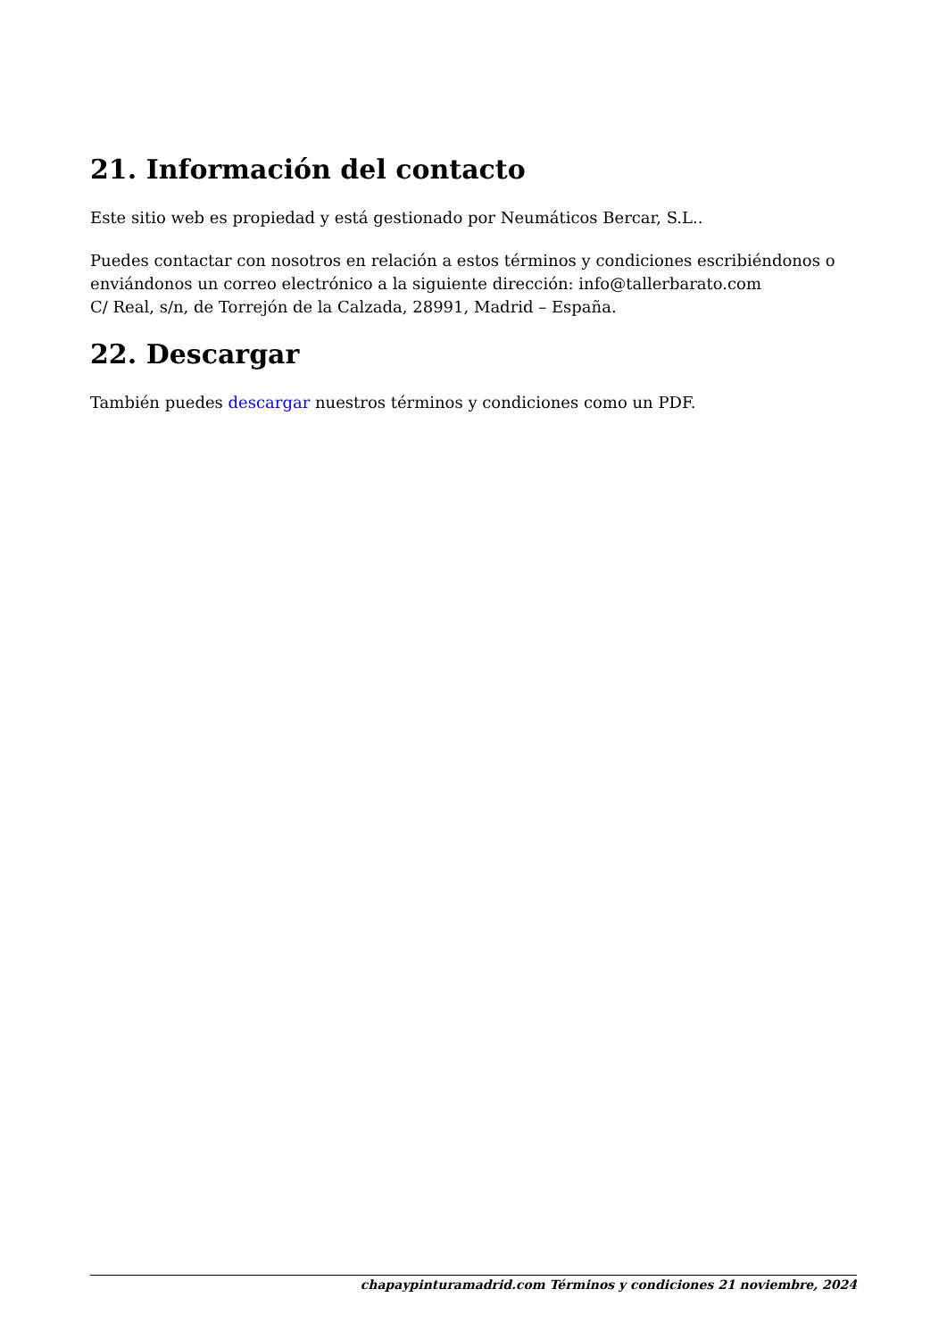21. Información del contacto
Este sitio web es propiedad y está gestionado por Neumáticos Bercar, S.L..
Puedes contactar con nosotros en relación a estos términos y condiciones escribiéndonos o enviándonos un correo electrónico a la siguiente dirección: info@tallerbarato.com
C/ Real, s/n, de Torrejón de la Calzada, 28991, Madrid – España.
22. Descargar
También puedes descargar nuestros términos y condiciones como un PDF.
chapaypinturamadrid.com Términos y condiciones 21 noviembre, 2024